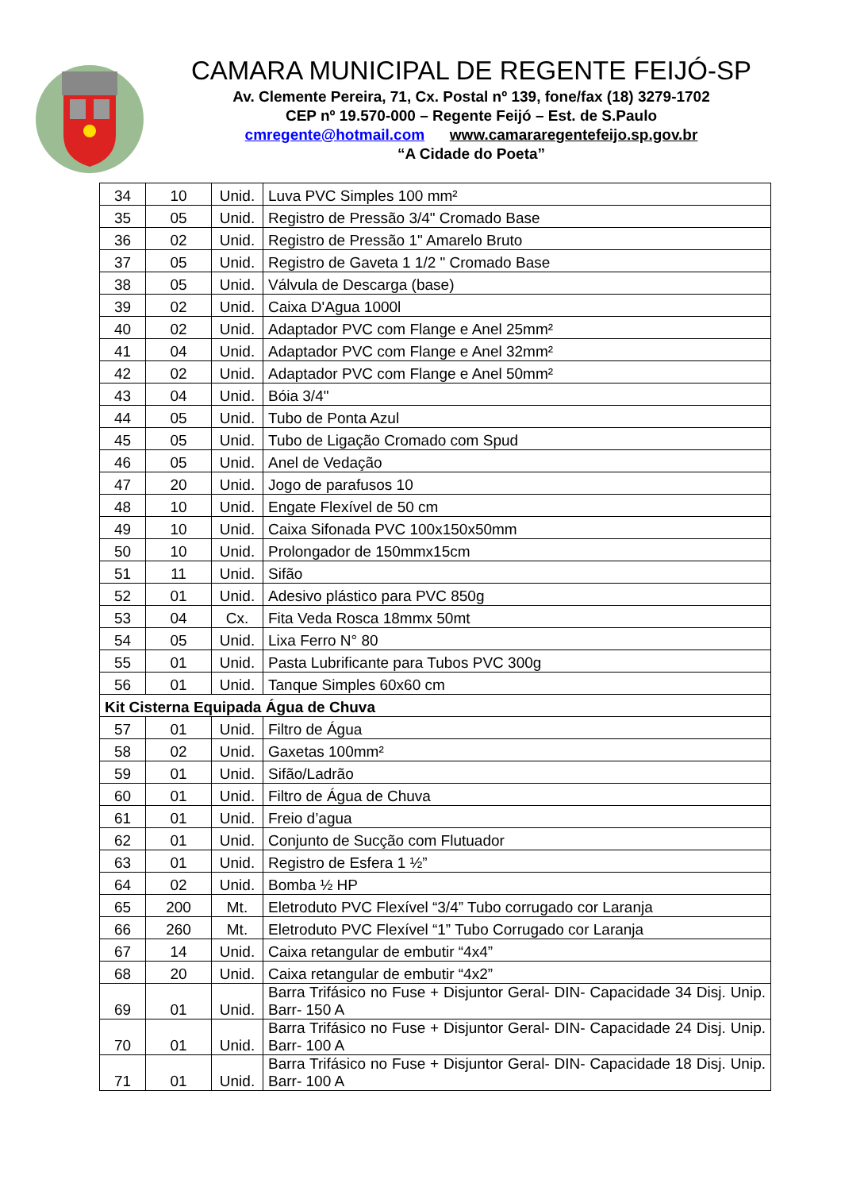CAMARA MUNICIPAL DE REGENTE FEIJÓ-SP
Av. Clemente Pereira, 71, Cx. Postal nº 139, fone/fax (18) 3279-1702
CEP nº 19.570-000 – Regente Feijó – Est. de S.Paulo
cmregente@hotmail.com www.camararegentefeijo.sp.gov.br
“A Cidade do Poeta”
| 34 | 10 | Unid. | Luva PVC Simples 100 mm² |
| 35 | 05 | Unid. | Registro de Pressão 3/4" Cromado Base |
| 36 | 02 | Unid. | Registro de Pressão 1" Amarelo Bruto |
| 37 | 05 | Unid. | Registro de Gaveta 1 1/2 " Cromado Base |
| 38 | 05 | Unid. | Válvula de Descarga (base) |
| 39 | 02 | Unid. | Caixa D'Agua 1000l |
| 40 | 02 | Unid. | Adaptador PVC com Flange e Anel 25mm² |
| 41 | 04 | Unid. | Adaptador PVC com Flange e Anel 32mm² |
| 42 | 02 | Unid. | Adaptador PVC com Flange e Anel 50mm² |
| 43 | 04 | Unid. | Bóia 3/4" |
| 44 | 05 | Unid. | Tubo de Ponta Azul |
| 45 | 05 | Unid. | Tubo de Ligação Cromado com Spud |
| 46 | 05 | Unid. | Anel de Vedação |
| 47 | 20 | Unid. | Jogo de parafusos 10 |
| 48 | 10 | Unid. | Engate Flexível de 50 cm |
| 49 | 10 | Unid. | Caixa Sifonada PVC 100x150x50mm |
| 50 | 10 | Unid. | Prolongador de 150mmx15cm |
| 51 | 11 | Unid. | Sifão |
| 52 | 01 | Unid. | Adesivo plástico para PVC 850g |
| 53 | 04 | Cx. | Fita Veda Rosca 18mmx 50mt |
| 54 | 05 | Unid. | Lixa Ferro N° 80 |
| 55 | 01 | Unid. | Pasta Lubrificante para Tubos PVC 300g |
| 56 | 01 | Unid. | Tanque Simples 60x60 cm |
| Kit Cisterna Equipada Água de Chuva | | | |
| 57 | 01 | Unid. | Filtro de Água |
| 58 | 02 | Unid. | Gaxetas 100mm² |
| 59 | 01 | Unid. | Sifão/Ladrão |
| 60 | 01 | Unid. | Filtro de Água de Chuva |
| 61 | 01 | Unid. | Freio d’agua |
| 62 | 01 | Unid. | Conjunto de Sucção com Flutuador |
| 63 | 01 | Unid. | Registro de Esfera 1 ½” |
| 64 | 02 | Unid. | Bomba ½ HP |
| 65 | 200 | Mt. | Eletroduto PVC Flexível “3/4” Tubo corrugado cor Laranja |
| 66 | 260 | Mt. | Eletroduto PVC Flexível “1” Tubo Corrugado cor Laranja |
| 67 | 14 | Unid. | Caixa retangular de embutir “4x4” |
| 68 | 20 | Unid. | Caixa retangular de embutir “4x2” |
| 69 | 01 | Unid. | Barra Trifásico no Fuse + Disjuntor Geral- DIN- Capacidade 34 Disj. Unip. Barr- 150 A |
| 70 | 01 | Unid. | Barra Trifásico no Fuse + Disjuntor Geral- DIN- Capacidade 24 Disj. Unip. Barr- 100 A |
| 71 | 01 | Unid. | Barra Trifásico no Fuse + Disjuntor Geral- DIN- Capacidade 18 Disj. Unip. Barr- 100 A |